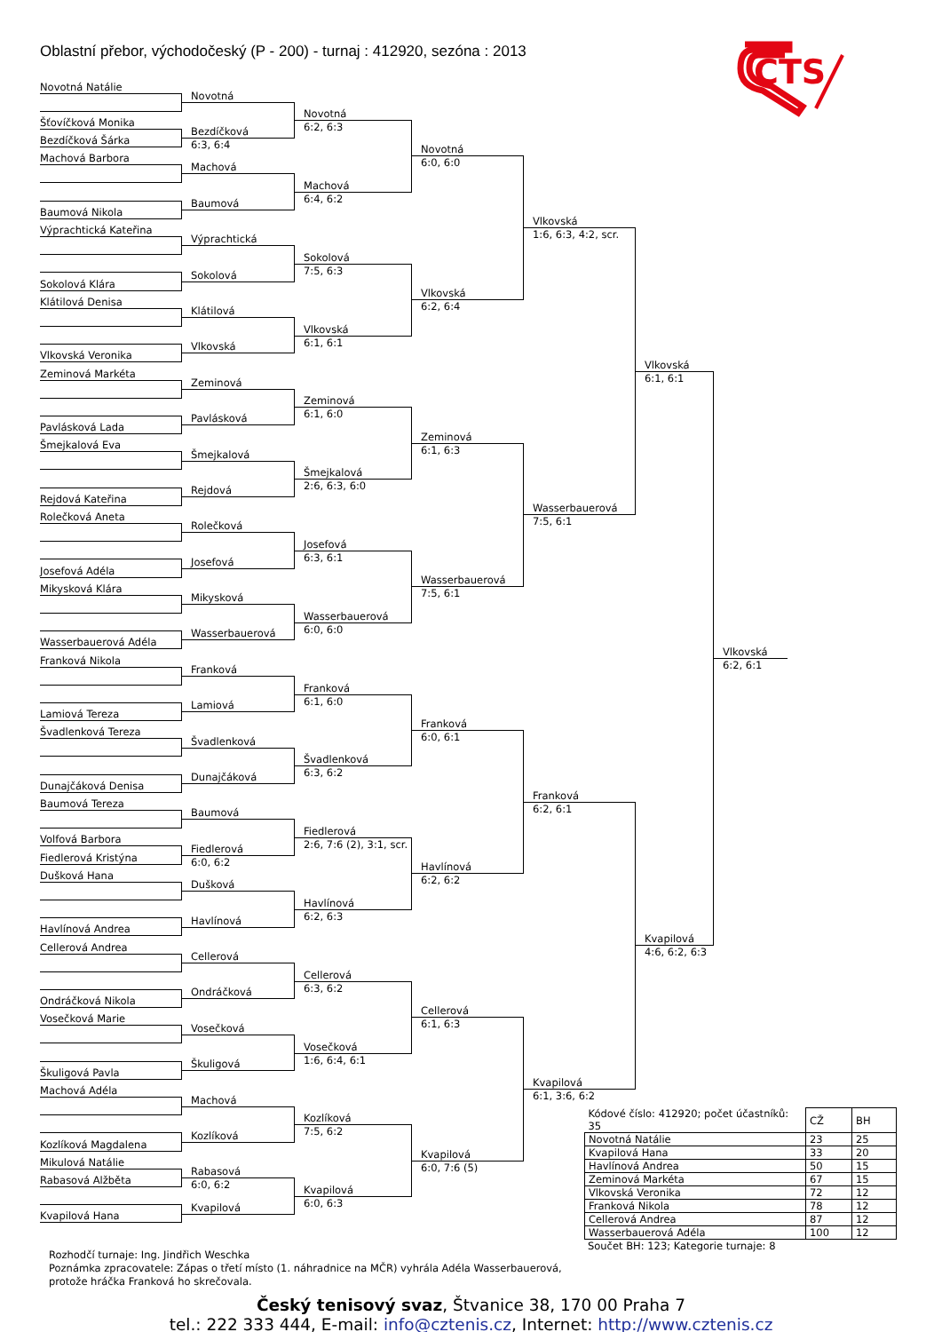Oblastní přebor, východočeský (P - 200) - turnaj : 412920, sezóna : 2013
ČTS
Novotná Natálie
Šťovíčková Monika
Bezdíčková Šárka
Machová Barbora
Baumová Nikola
Výprachtická Kateřina
Sokolová Klára
Klátilová Denisa
Vlkovská Veronika
Zeminová Markéta
Pavlásková Lada
Šmejkalová Eva
Rejdová Kateřina
Rolečková Aneta
Josefová Adéla
Mikysková Klára
Wasserbauerová Adéla
Franková Nikola
Lamiová Tereza
Švadlenková Tereza
Dunajčáková Denisa
Baumová Tereza
Volfová Barbora
Fiedlerová Kristýna
Dušková Hana
Havlínová Andrea
Cellerová Andrea
Ondráčková Nikola
Vosečková Marie
Škuligová Pavla
Machová Adéla
Kozlíková Magdalena
Mikulová Natálie
Rabasová Alžběta
Kvapilová Hana
Novotná
Bezdíčková
6:3, 6:4
Machová
Baumová
Výprachtická
Sokolová
Klátilová
Vlkovská
Zeminová
Pavlásková
Šmejkalová
Rejdová
Rolečková
Josefová
Mikysková
Wasserbauerová
Franková
Lamiová
Švadlenková
Dunajčáková
Baumová
Fiedlerová
6:0, 6:2
Dušková
Havlínová
Cellerová
Ondráčková
Vosečková
Škuligová
Machová
Kozlíková
Rabasová
6:0, 6:2
Kvapilová
Novotná
6:2, 6:3
Machová
6:4, 6:2
Sokolová
7:5, 6:3
Vlkovská
6:1, 6:1
Zeminová
6:1, 6:0
Šmejkalová
2:6, 6:3, 6:0
Josefová
6:3, 6:1
Wasserbauerová
6:0, 6:0
Franková
6:1, 6:0
Švadlenková
6:3, 6:2
Fiedlerová
2:6, 7:6 (2), 3:1, scr.
Havlínová
6:2, 6:3
Cellerová
6:3, 6:2
Vosečková
1:6, 6:4, 6:1
Kozlíková
7:5, 6:2
Kvapilová
6:0, 6:3
Novotná
6:0, 6:0
Vlkovská
6:2, 6:4
Zeminová
6:1, 6:3
Wasserbauerová
7:5, 6:1
Franková
6:0, 6:1
Havlínová
6:2, 6:2
Cellerová
6:1, 6:3
Kvapilová
6:0, 7:6 (5)
Vlkovská
1:6, 6:3, 4:2, scr.
Wasserbauerová
7:5, 6:1
Franková
6:2, 6:1
Kvapilová
6:1, 3:6, 6:2
Vlkovská
6:1, 6:1
Kvapilová
4:6, 6:2, 6:3
Vlkovská
6:2, 6:1
| Kódové číslo: 412920; počet účastníků: 35 | CŽ | BH |
| --- | --- | --- |
| Novotná Natálie | 23 | 25 |
| Kvapilová Hana | 33 | 20 |
| Havlínová Andrea | 50 | 15 |
| Zeminová Markéta | 67 | 15 |
| Vlkovská Veronika | 72 | 12 |
| Franková Nikola | 78 | 12 |
| Cellerová Andrea | 87 | 12 |
| Wasserbauerová Adéla | 100 | 12 |
Součet BH: 123; Kategorie turnaje: 8
Rozhodčí turnaje: Ing. Jindřich Weschka
Poznámka zpracovatele: Zápas o třetí místo (1. náhradnice na MČR) vyhrála Adéla Wasserbauerová,
protože hráčka Franková ho skrečovala.
Český tenisový svaz, Štvanice 38, 170 00 Praha 7
tel.: 222 333 444, E-mail: info@cztenis.cz, Internet: http://www.cztenis.cz